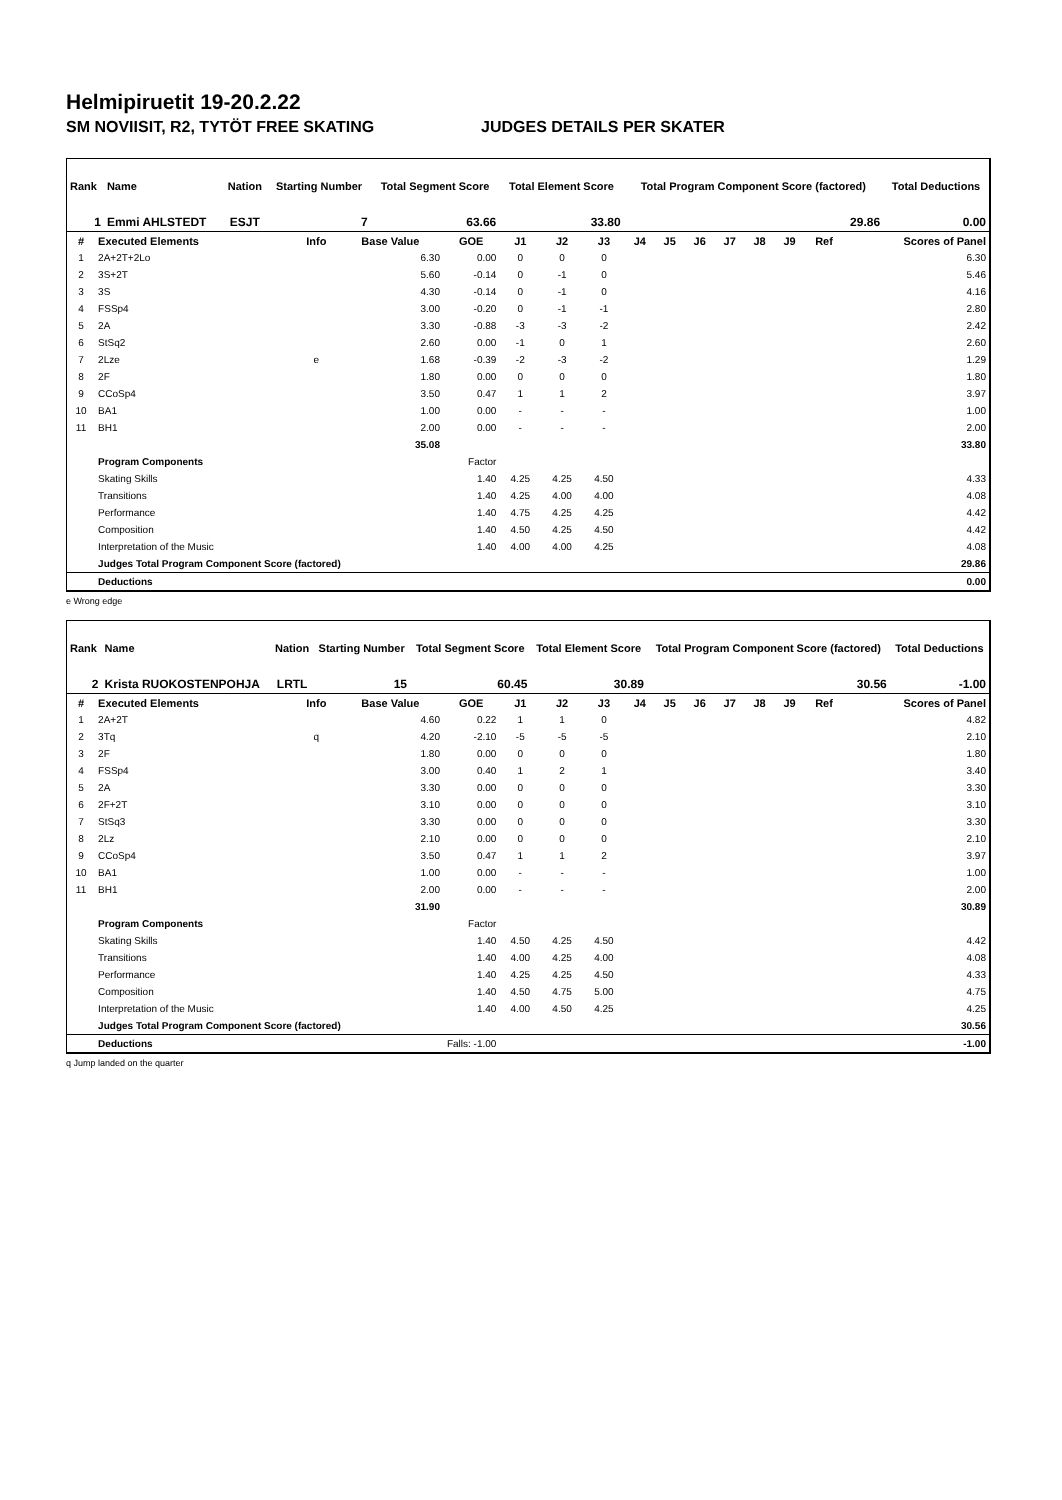Helmipiruetit 19-20.2.22
SM NOVIISIT, R2, TYTÖT FREE SKATING JUDGES DETAILS PER SKATER
| Rank | Name | Nation | Starting Number | Total Segment Score | Total Element Score | Total Program Component Score (factored) | Total Deductions |
| --- | --- | --- | --- | --- | --- | --- | --- |
| 1 | Emmi AHLSTEDT | ESJT | 7 | 63.66 | 33.80 | 29.86 | 0.00 |
| # | Executed Elements | Info | Base Value | GOE | J1 | J2 | J3 | J4 | J5 | J6 | J7 | J8 | J9 | Ref | Scores of Panel |
| --- | --- | --- | --- | --- | --- | --- | --- | --- | --- | --- | --- | --- | --- | --- | --- |
| 1 | 2A+2T+2Lo | | 6.30 | 0.00 | 0 | 0 | 0 | | | | | | | | 6.30 |
| 2 | 3S+2T | | 5.60 | -0.14 | 0 | -1 | 0 | | | | | | | | 5.46 |
| 3 | 3S | | 4.30 | -0.14 | 0 | -1 | 0 | | | | | | | | 4.16 |
| 4 | FSSp4 | | 3.00 | -0.20 | 0 | -1 | -1 | | | | | | | | 2.80 |
| 5 | 2A | | 3.30 | -0.88 | -3 | -3 | -2 | | | | | | | | 2.42 |
| 6 | StSq2 | | 2.60 | 0.00 | -1 | 0 | 1 | | | | | | | | 2.60 |
| 7 | 2Lze | e | 1.68 | -0.39 | -2 | -3 | -2 | | | | | | | | 1.29 |
| 8 | 2F | | 1.80 | 0.00 | 0 | 0 | 0 | | | | | | | | 1.80 |
| 9 | CCoSp4 | | 3.50 | 0.47 | 1 | 1 | 2 | | | | | | | | 3.97 |
| 10 | BA1 | | 1.00 | 0.00 | - | - | - | | | | | | | | 1.00 |
| 11 | BH1 | | 2.00 | 0.00 | - | - | - | | | | | | | | 2.00 |
| | | | 35.08 | | | | | | | | | | | | 33.80 |
| | Program Components | | | Factor | | | | | | | | | | | |
| | Skating Skills | | | 1.40 | 4.25 | 4.25 | 4.50 | | | | | | | | 4.33 |
| | Transitions | | | 1.40 | 4.25 | 4.00 | 4.00 | | | | | | | | 4.08 |
| | Performance | | | 1.40 | 4.75 | 4.25 | 4.25 | | | | | | | | 4.42 |
| | Composition | | | 1.40 | 4.50 | 4.25 | 4.50 | | | | | | | | 4.42 |
| | Interpretation of the Music | | | 1.40 | 4.00 | 4.00 | 4.25 | | | | | | | | 4.08 |
| | Judges Total Program Component Score (factored) | | | | | | | | | | | | | | 29.86 |
| | Deductions | | | | | | | | | | | | | | 0.00 |
e Wrong edge
| Rank | Name | Nation | Starting Number | Total Segment Score | Total Element Score | Total Program Component Score (factored) | Total Deductions |
| --- | --- | --- | --- | --- | --- | --- | --- |
| 2 | Krista RUOKOSTENPOHJA | LRTL | 15 | 60.45 | 30.89 | 30.56 | -1.00 |
| # | Executed Elements | Info | Base Value | GOE | J1 | J2 | J3 | J4 | J5 | J6 | J7 | J8 | J9 | Ref | Scores of Panel |
| --- | --- | --- | --- | --- | --- | --- | --- | --- | --- | --- | --- | --- | --- | --- | --- |
| 1 | 2A+2T | | 4.60 | 0.22 | 1 | 1 | 0 | | | | | | | | 4.82 |
| 2 | 3Tq | q | 4.20 | -2.10 | -5 | -5 | -5 | | | | | | | | 2.10 |
| 3 | 2F | | 1.80 | 0.00 | 0 | 0 | 0 | | | | | | | | 1.80 |
| 4 | FSSp4 | | 3.00 | 0.40 | 1 | 2 | 1 | | | | | | | | 3.40 |
| 5 | 2A | | 3.30 | 0.00 | 0 | 0 | 0 | | | | | | | | 3.30 |
| 6 | 2F+2T | | 3.10 | 0.00 | 0 | 0 | 0 | | | | | | | | 3.10 |
| 7 | StSq3 | | 3.30 | 0.00 | 0 | 0 | 0 | | | | | | | | 3.30 |
| 8 | 2Lz | | 2.10 | 0.00 | 0 | 0 | 0 | | | | | | | | 2.10 |
| 9 | CCoSp4 | | 3.50 | 0.47 | 1 | 1 | 2 | | | | | | | | 3.97 |
| 10 | BA1 | | 1.00 | 0.00 | - | - | - | | | | | | | | 1.00 |
| 11 | BH1 | | 2.00 | 0.00 | - | - | - | | | | | | | | 2.00 |
| | | | 31.90 | | | | | | | | | | | | 30.89 |
| | Program Components | | | Factor | | | | | | | | | | | |
| | Skating Skills | | | 1.40 | 4.50 | 4.25 | 4.50 | | | | | | | | 4.42 |
| | Transitions | | | 1.40 | 4.00 | 4.25 | 4.00 | | | | | | | | 4.08 |
| | Performance | | | 1.40 | 4.25 | 4.25 | 4.50 | | | | | | | | 4.33 |
| | Composition | | | 1.40 | 4.50 | 4.75 | 5.00 | | | | | | | | 4.75 |
| | Interpretation of the Music | | | 1.40 | 4.00 | 4.50 | 4.25 | | | | | | | | 4.25 |
| | Judges Total Program Component Score (factored) | | | | | | | | | | | | | | 30.56 |
| | Deductions | | Falls: -1.00 | | | | | | | | | | | | -1.00 |
q Jump landed on the quarter